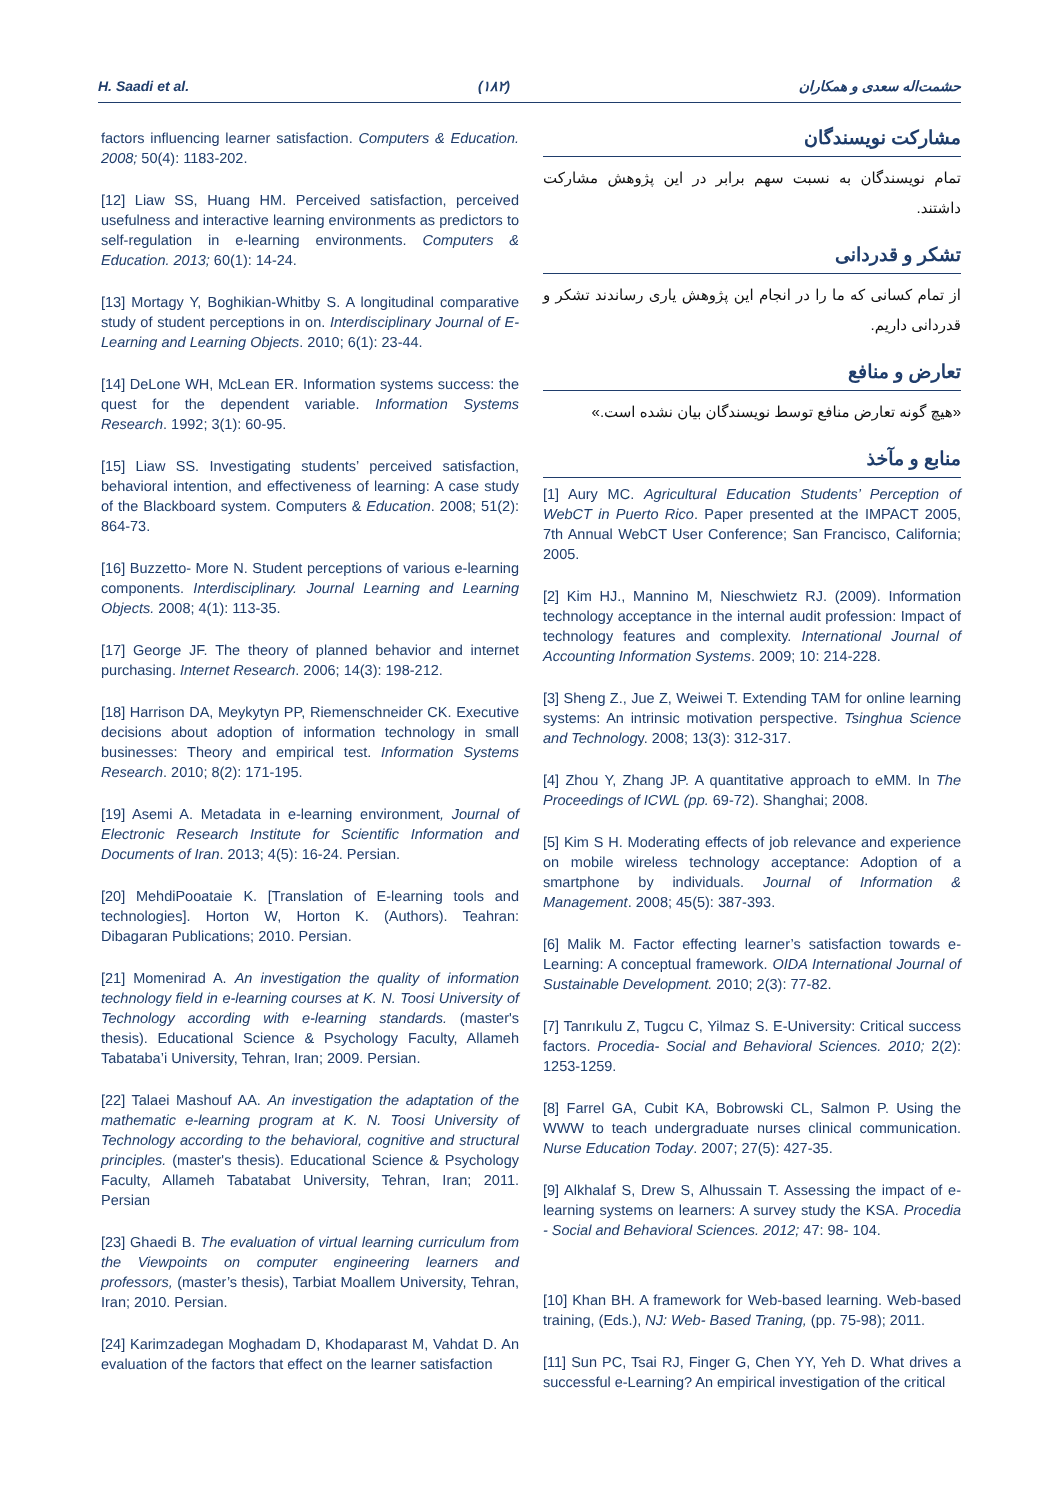H. Saadi et al. (۱۸۲) حشمت‌اله سعدی و همکاران
مشارکت نویسندگان
تمام نویسندگان به نسبت سهم برابر در این پژوهش مشارکت داشتند.
تشکر و قدردانی
از تمام کسانی که ما را در انجام این پژوهش یاری رساندند تشکر و قدردانی داریم.
تعارض و منافع
«هیچ گونه تعارض منافع توسط نویسندگان بیان نشده است.»
منابع و مآخذ
[1] Aury MC. Agricultural Education Students’ Perception of WebCT in Puerto Rico. Paper presented at the IMPACT 2005, 7th Annual WebCT User Conference; San Francisco, California; 2005.
[2] Kim HJ., Mannino M, Nieschwietz RJ. (2009). Information technology acceptance in the internal audit profession: Impact of technology features and complexity. International Journal of Accounting Information Systems. 2009; 10: 214-228.
[3] Sheng Z., Jue Z, Weiwei T. Extending TAM for online learning systems: An intrinsic motivation perspective. Tsinghua Science and Technology. 2008; 13(3): 312-317.
[4] Zhou Y, Zhang JP. A quantitative approach to eMM. In The Proceedings of ICWL (pp. 69-72). Shanghai; 2008.
[5] Kim S H. Moderating effects of job relevance and experience on mobile wireless technology acceptance: Adoption of a smartphone by individuals. Journal of Information & Management. 2008; 45(5): 387-393.
[6] Malik M. Factor effecting learner’s satisfaction towards e-Learning: A conceptual framework. OIDA International Journal of Sustainable Development. 2010; 2(3): 77-82.
[7] Tanrıkulu Z, Tugcu C, Yilmaz S. E-University: Critical success factors. Procedia- Social and Behavioral Sciences. 2010; 2(2): 1253-1259.
[8] Farrel GA, Cubit KA, Bobrowski CL, Salmon P. Using the WWW to teach undergraduate nurses clinical communication. Nurse Education Today. 2007; 27(5): 427-35.
[9] Alkhalaf S, Drew S, Alhussain T. Assessing the impact of e-learning systems on learners: A survey study the KSA. Procedia - Social and Behavioral Sciences. 2012; 47: 98- 104.
[10] Khan BH. A framework for Web-based learning. Web-based training, (Eds.), NJ: Web- Based Traning, (pp. 75-98); 2011.
[11] Sun PC, Tsai RJ, Finger G, Chen YY, Yeh D. What drives a successful e-Learning? An empirical investigation of the critical
factors influencing learner satisfaction. Computers & Education. 2008; 50(4): 1183-202.
[12] Liaw SS, Huang HM. Perceived satisfaction, perceived usefulness and interactive learning environments as predictors to self-regulation in e-learning environments. Computers & Education. 2013; 60(1): 14-24.
[13] Mortagy Y, Boghikian-Whitby S. A longitudinal comparative study of student perceptions in on. Interdisciplinary Journal of E-Learning and Learning Objects. 2010; 6(1): 23-44.
[14] DeLone WH, McLean ER. Information systems success: the quest for the dependent variable. Information Systems Research. 1992; 3(1): 60-95.
[15] Liaw SS. Investigating students’ perceived satisfaction, behavioral intention, and effectiveness of learning: A case study of the Blackboard system. Computers & Education. 2008; 51(2): 864-73.
[16] Buzzetto- More N. Student perceptions of various e-learning components. Interdisciplinary. Journal Learning and Learning Objects. 2008; 4(1): 113-35.
[17] George JF. The theory of planned behavior and internet purchasing. Internet Research. 2006; 14(3): 198-212.
[18] Harrison DA, Meykytyn PP, Riemenschneider CK. Executive decisions about adoption of information technology in small businesses: Theory and empirical test. Information Systems Research. 2010; 8(2): 171-195.
[19] Asemi A. Metadata in e-learning environment, Journal of Electronic Research Institute for Scientific Information and Documents of Iran. 2013; 4(5): 16-24. Persian.
[20] MehdiPooataie K. [Translation of E-learning tools and technologies]. Horton W, Horton K. (Authors). Teahran: Dibagaran Publications; 2010. Persian.
[21] Momenirad A. An investigation the quality of information technology field in e-learning courses at K. N. Toosi University of Technology according with e-learning standards. (master's thesis). Educational Science & Psychology Faculty, Allameh Tabataba’i University, Tehran, Iran; 2009. Persian.
[22] Talaei Mashouf AA. An investigation the adaptation of the mathematic e-learning program at K. N. Toosi University of Technology according to the behavioral, cognitive and structural principles. (master's thesis). Educational Science & Psychology Faculty, Allameh Tabatabat University, Tehran, Iran; 2011. Persian
[23] Ghaedi B. The evaluation of virtual learning curriculum from the Viewpoints on computer engineering learners and professors, (master’s thesis), Tarbiat Moallem University, Tehran, Iran; 2010. Persian.
[24] Karimzadegan Moghadam D, Khodaparast M, Vahdat D. An evaluation of the factors that effect on the learner satisfaction